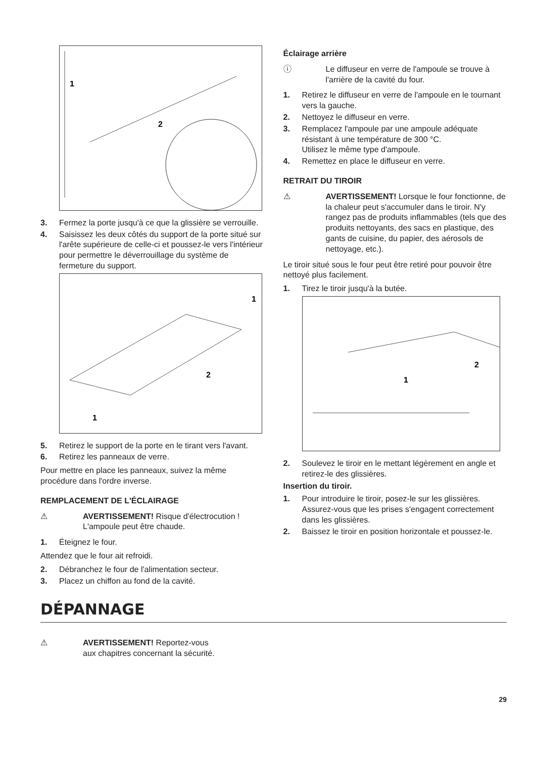1
2
3. Fermez la porte jusqu'à ce que la glissière se verrouille.
4. Saisissez les deux côtés du support de la porte situé sur l'arête supérieure de celle-ci et poussez-le vers l'intérieur pour permettre le déverrouillage du système de fermeture du support.
1
2
1
5. Retirez le support de la porte en le tirant vers l'avant.
6. Retirez les panneaux de verre.
Pour mettre en place les panneaux, suivez la même procédure dans l'ordre inverse.
REMPLACEMENT DE L'ÉCLAIRAGE
⚠ AVERTISSEMENT! Risque d'électrocution !
L'ampoule peut être chaude.
1. Éteignez le four.
Attendez que le four ait refroidi.
2. Débranchez le four de l'alimentation secteur.
3. Placez un chiffon au fond de la cavité.
Éclairage arrière
ⓘ Le diffuseur en verre de l'ampoule se trouve à l'arrière de la cavité du four.
1. Retirez le diffuseur en verre de l'ampoule en le tournant vers la gauche.
2. Nettoyez le diffuseur en verre.
3. Remplacez l'ampoule par une ampoule adéquate résistant à une température de 300 °C.
Utilisez le même type d'ampoule.
4. Remettez en place le diffuseur en verre.
RETRAIT DU TIROIR
⚠ AVERTISSEMENT! Lorsque le four fonctionne, de la chaleur peut s'accumuler dans le tiroir. N'y rangez pas de produits inflammables (tels que des produits nettoyants, des sacs en plastique, des gants de cuisine, du papier, des aérosols de nettoyage, etc.).
Le tiroir situé sous le four peut être retiré pour pouvoir être nettoyé plus facilement.
1. Tirez le tiroir jusqu'à la butée.
1
2
2. Soulevez le tiroir en le mettant légèrement en angle et retirez-le des glissières.
Insertion du tiroir.
1. Pour introduire le tiroir, posez-le sur les glissières. Assurez-vous que les prises s'engagent correctement dans les glissières.
2. Baissez le tiroir en position horizontale et poussez-le.
DÉPANNAGE
⚠ AVERTISSEMENT! Reportez-vous
aux chapitres concernant la sécurité.
29